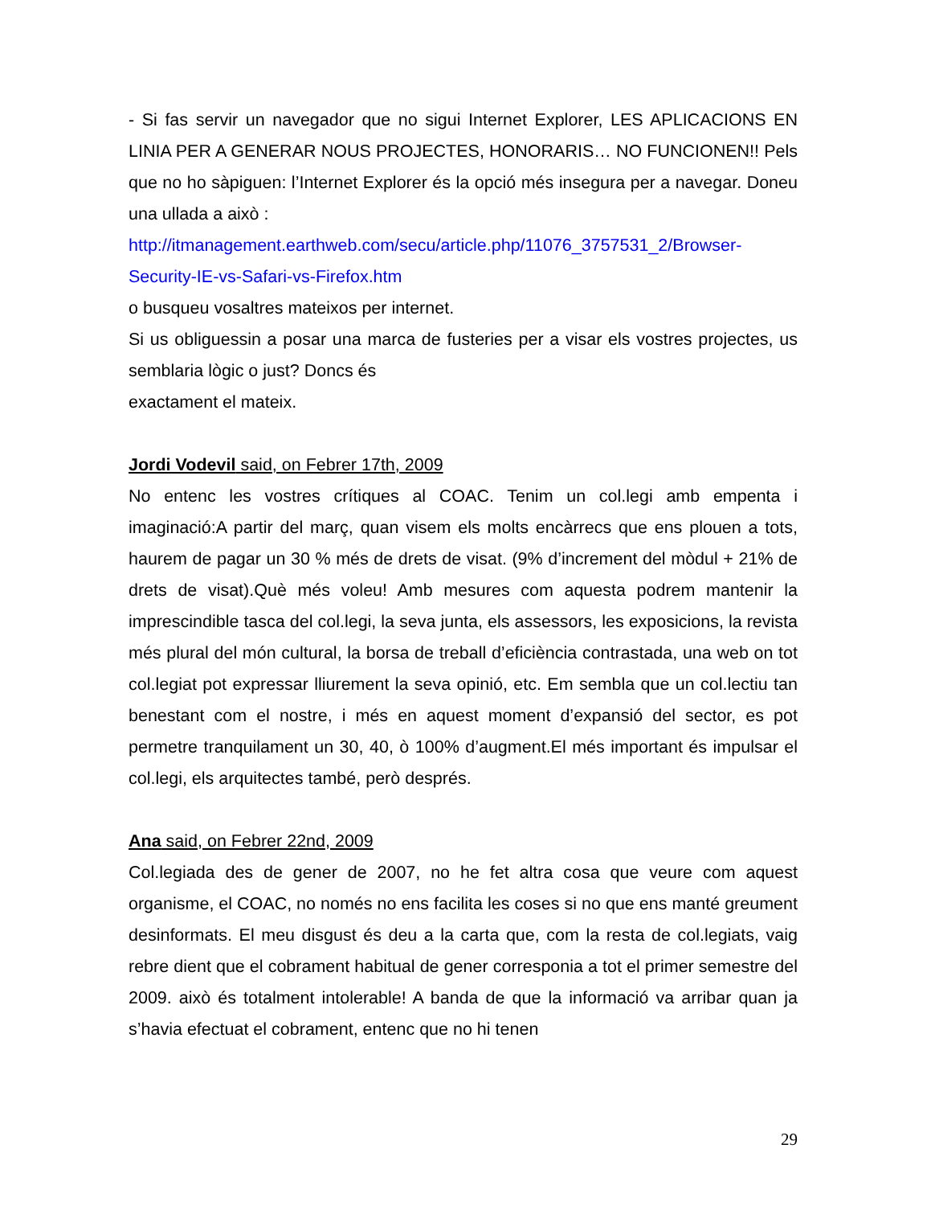- Si fas servir un navegador que no sigui Internet Explorer, LES APLICACIONS EN LINIA PER A GENERAR NOUS PROJECTES, HONORARIS… NO FUNCIONEN!! Pels que no ho sàpiguen: l’Internet Explorer és la opció més insegura per a navegar. Doneu una ullada a això :
http://itmanagement.earthweb.com/secu/article.php/11076_3757531_2/Browser-Security-IE-vs-Safari-vs-Firefox.htm
o busqueu vosaltres mateixos per internet.
Si us obliguessin a posar una marca de fusteries per a visar els vostres projectes, us semblaria lògic o just? Doncs és
exactament el mateix.
Jordi Vodevil said, on Febrer 17th, 2009
No entenc les vostres crítiques al COAC. Tenim un col.legi amb empenta i imaginació:A partir del març, quan visem els molts encàrrecs que ens plouen a tots, haurem de pagar un 30 % més de drets de visat. (9% d’increment del mòdul + 21% de drets de visat).Què més voleu! Amb mesures com aquesta podrem mantenir la imprescindible tasca del col.legi, la seva junta, els assessors, les exposicions, la revista més plural del món cultural, la borsa de treball d’eficiència contrastada, una web on tot col.legiat pot expressar lliurement la seva opinió, etc. Em sembla que un col.lectiu tan benestant com el nostre, i més en aquest moment d’expansió del sector, es pot permetre tranquilament un 30, 40, ò 100% d’augment.El més important és impulsar el col.legi, els arquitectes també, però després.
Ana said, on Febrer 22nd, 2009
Col.legiada des de gener de 2007, no he fet altra cosa que veure com aquest organisme, el COAC, no només no ens facilita les coses si no que ens manté greument desinformats. El meu disgust és deu a la carta que, com la resta de col.legiats, vaig rebre dient que el cobrament habitual de gener corresponia a tot el primer semestre del 2009. això és totalment intolerable! A banda de que la informació va arribar quan ja s’havia efectuat el cobrament, entenc que no hi tenen
29